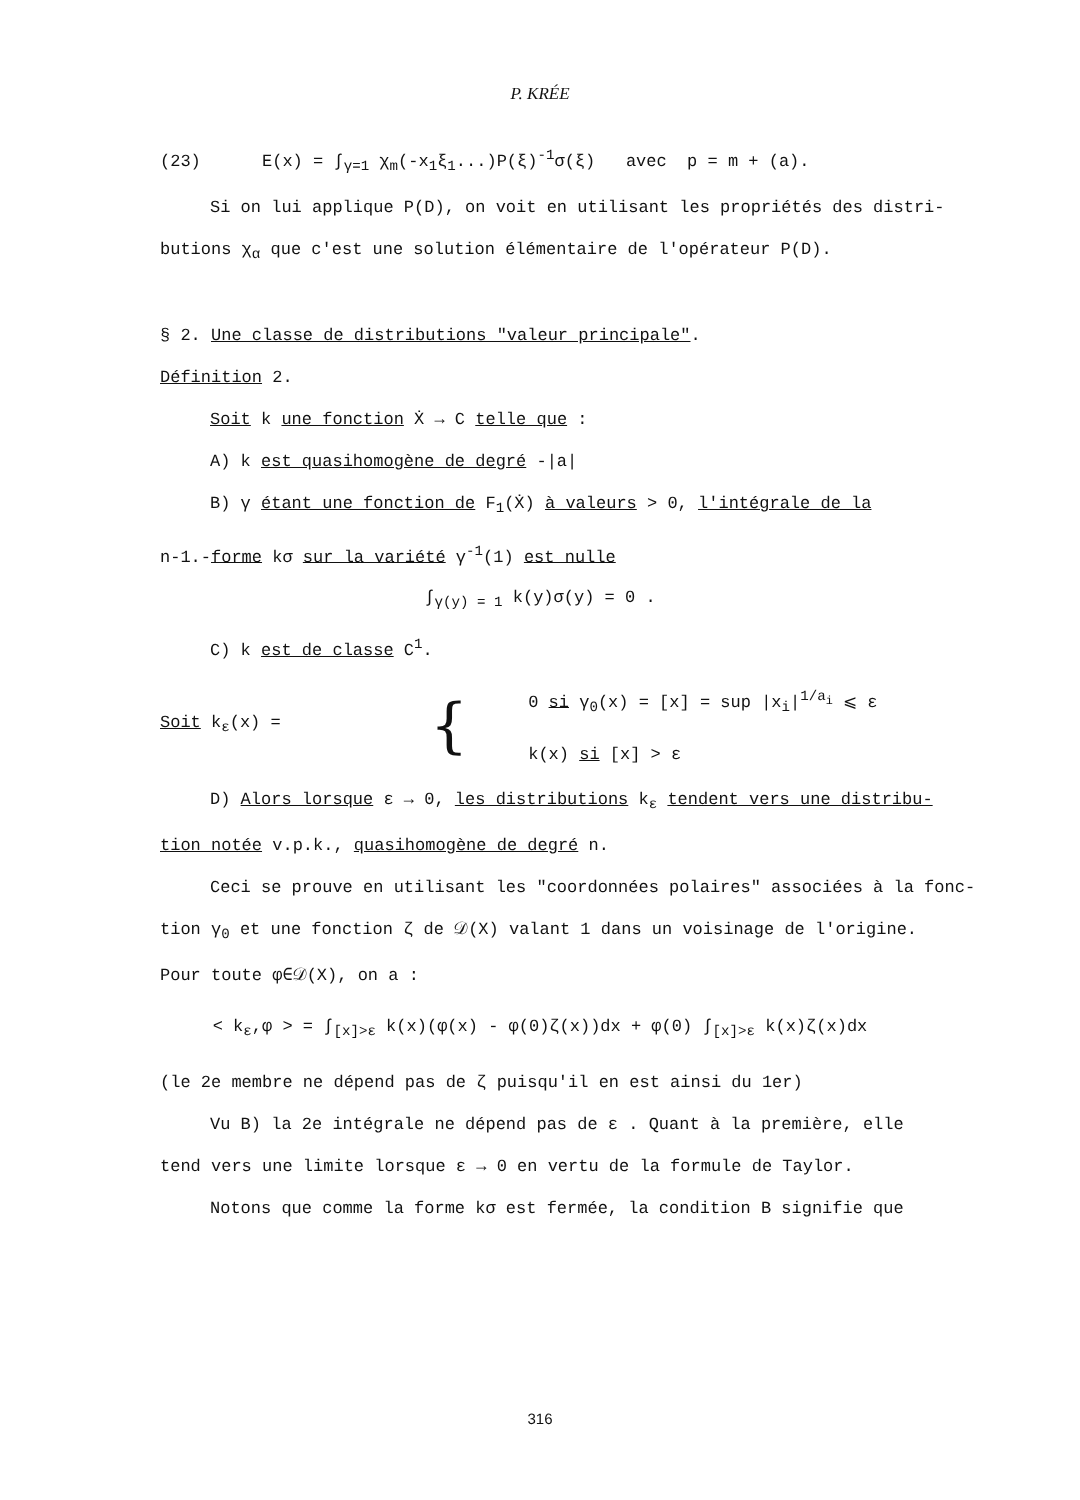P. KRÉE
(23) E(x) = ∫<sub>γ=1</sub> χ<sub>m</sub>(-x<sub>1</sub>ξ<sub>1</sub>...)P(ξ)<sup>-1</sup>σ(ξ) avec p = m + (a).
Si on lui applique P(D), on voit en utilisant les propriétés des distri-
butions χ<sub>α</sub> que c'est une solution élémentaire de l'opérateur P(D).
§ 2. Une classe de distributions "valeur principale".
Définition 2.
Soit k une fonction Ẋ → C telle que :
A) k est quasihomogène de degré -|a|
B) γ étant une fonction de F<sub>1</sub>(Ẋ) à valeurs > 0, l'intégrale de la
n-1.-forme kσ sur la variété γ<sup>-1</sup>(1) est nulle
∫<sub>γ(y) = 1</sub> k(y)σ(y) = 0 .
C) k est de classe C<sup>1</sup>.
Soit k<sub>ε</sub>(x) =
{
0 si γ<sub>0</sub>(x) = [x] = sup |x<sub>i</sub>|<sup>1/a<sub>i</sub></sup> ⩽ ε
k(x) si [x] > ε
D) Alors lorsque ε → 0, les distributions k<sub>ε</sub> tendent vers une distribu-
tion notée v.p.k., quasihomogène de degré n.
Ceci se prouve en utilisant les "coordonnées polaires" associées à la fonc-
tion γ<sub>0</sub> et une fonction ζ de 𝒟(X) valant 1 dans un voisinage de l'origine.
Pour toute φ∈𝒟(X), on a :
< k<sub>ε</sub>,φ > = ∫<sub>[x]>ε</sub> k(x)(φ(x) - φ(0)ζ(x))dx + φ(0) ∫<sub>[x]>ε</sub> k(x)ζ(x)dx
(le 2e membre ne dépend pas de ζ puisqu'il en est ainsi du 1er)
Vu B) la 2e intégrale ne dépend pas de ε . Quant à la première, elle
tend vers une limite lorsque ε → 0 en vertu de la formule de Taylor.
Notons que comme la forme kσ est fermée, la condition B signifie que
316